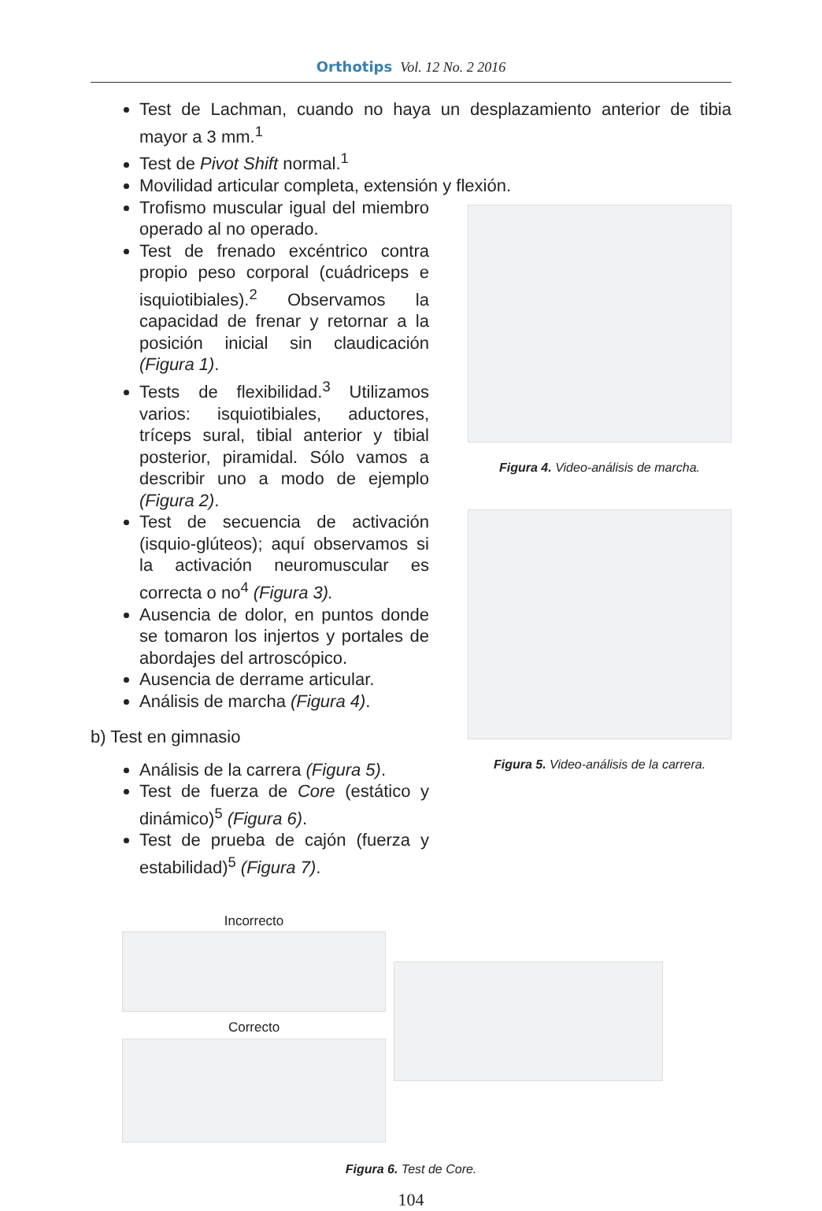Orthotips Vol. 12 No. 2 2016
Test de Lachman, cuando no haya un desplazamiento anterior de tibia mayor a 3 mm.<sup>1</sup>
Test de Pivot Shift normal.<sup>1</sup>
Movilidad articular completa, extensión y flexión.
Trofismo muscular igual del miembro operado al no operado.
Test de frenado excéntrico contra propio peso corporal (cuádriceps e isquiotibiales).<sup>2</sup> Observamos la capacidad de frenar y retornar a la posición inicial sin claudicación (Figura 1).
Tests de flexibilidad.<sup>3</sup> Utilizamos varios: isquiotibiales, aductores, tríceps sural, tibial anterior y tibial posterior, piramidal. Sólo vamos a describir uno a modo de ejemplo (Figura 2).
Test de secuencia de activación (isquio-glúteos); aquí observamos si la activación neuromuscular es correcta o no<sup>4</sup> (Figura 3).
Ausencia de dolor, en puntos donde se tomaron los injertos y portales de abordajes del artroscópico.
Ausencia de derrame articular.
Análisis de marcha (Figura 4).
b) Test en gimnasio
Análisis de la carrera (Figura 5).
Test de fuerza de Core (estático y dinámico)<sup>5</sup> (Figura 6).
Test de prueba de cajón (fuerza y estabilidad)<sup>5</sup> (Figura 7).
Figura 4. Video-análisis de marcha.
Figura 5. Video-análisis de la carrera.
Incorrecto
Correcto
Figura 6. Test de Core.
104